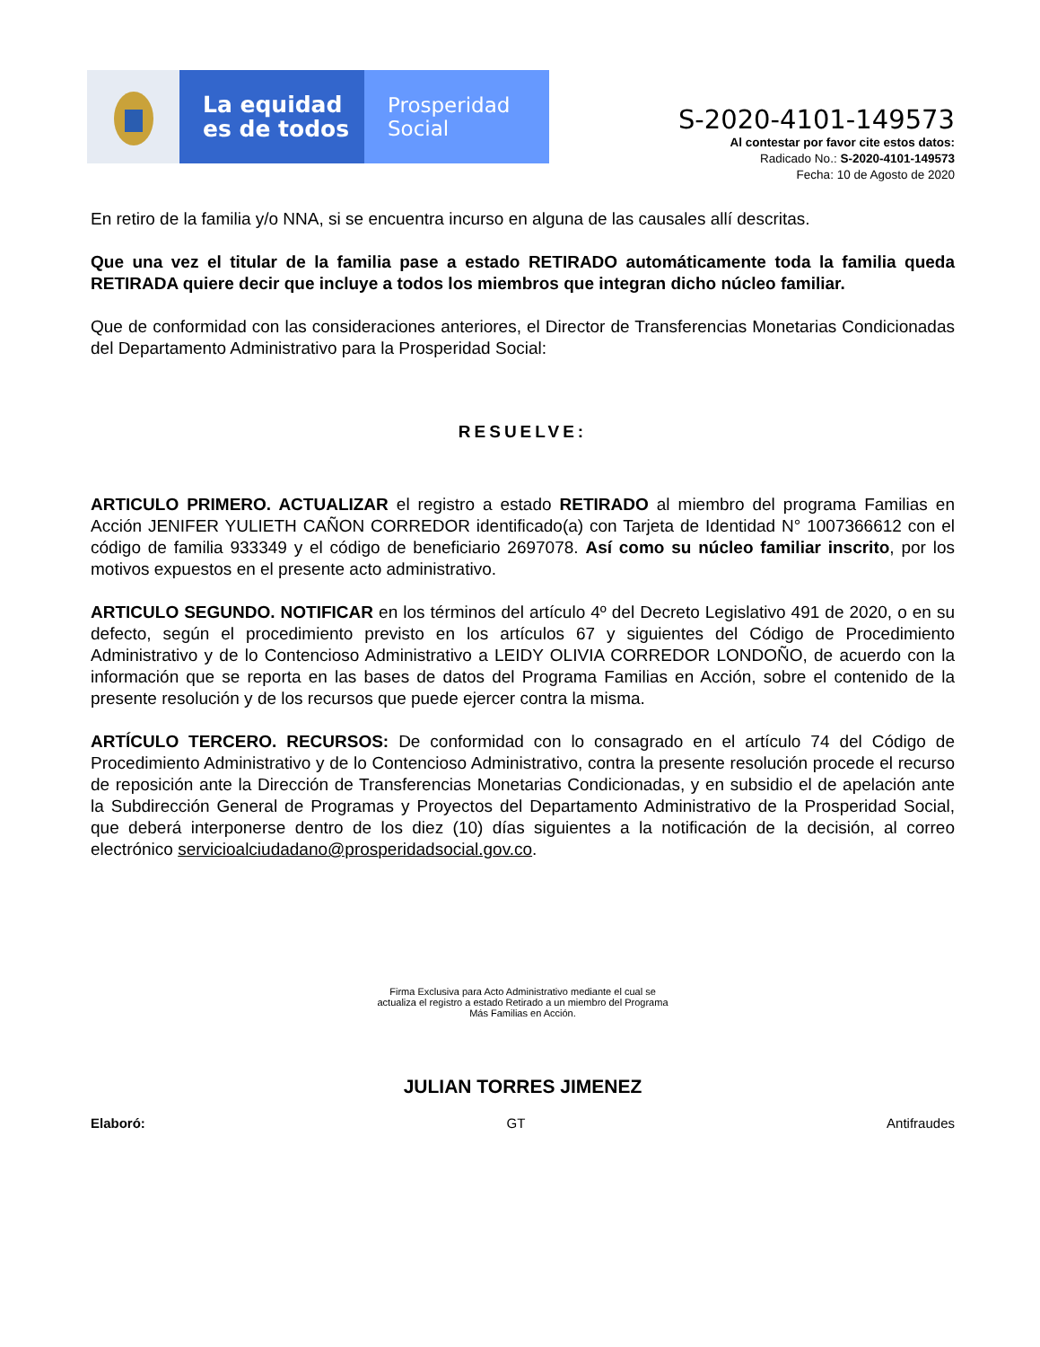La equidad
es de todos
Prosperidad
Social
S-2020-4101-149573
Al contestar por favor cite estos datos:
Radicado No.: S-2020-4101-149573
Fecha: 10 de Agosto de 2020
En retiro de la familia y/o NNA, si se encuentra incurso en alguna de las causales allí descritas.
Que una vez el titular de la familia pase a estado RETIRADO automáticamente toda la familia queda RETIRADA quiere decir que incluye a todos los miembros que integran dicho núcleo familiar.
Que de conformidad con las consideraciones anteriores, el Director de Transferencias Monetarias Condicionadas del Departamento Administrativo para la Prosperidad Social:
RESUELVE:
ARTICULO PRIMERO. ACTUALIZAR el registro a estado RETIRADO al miembro del programa Familias en Acción JENIFER YULIETH CAÑON CORREDOR identificado(a) con Tarjeta de Identidad N° 1007366612 con el código de familia 933349 y el código de beneficiario 2697078. Así como su núcleo familiar inscrito, por los motivos expuestos en el presente acto administrativo.
ARTICULO SEGUNDO. NOTIFICAR en los términos del artículo 4º del Decreto Legislativo 491 de 2020, o en su defecto, según el procedimiento previsto en los artículos 67 y siguientes del Código de Procedimiento Administrativo y de lo Contencioso Administrativo a LEIDY OLIVIA CORREDOR LONDOÑO, de acuerdo con la información que se reporta en las bases de datos del Programa Familias en Acción, sobre el contenido de la presente resolución y de los recursos que puede ejercer contra la misma.
ARTÍCULO TERCERO. RECURSOS: De conformidad con lo consagrado en el artículo 74 del Código de Procedimiento Administrativo y de lo Contencioso Administrativo, contra la presente resolución procede el recurso de reposición ante la Dirección de Transferencias Monetarias Condicionadas, y en subsidio el de apelación ante la Subdirección General de Programas y Proyectos del Departamento Administrativo de la Prosperidad Social, que deberá interponerse dentro de los diez (10) días siguientes a la notificación de la decisión, al correo electrónico servicioalciudadano@prosperidadsocial.gov.co.
Firma Exclusiva para Acto Administrativo mediante el cual se
actualiza el registro a estado Retirado a un miembro del Programa
Más Familias en Acción.
JULIAN TORRES JIMENEZ
Elaboró: GT Antifraudes